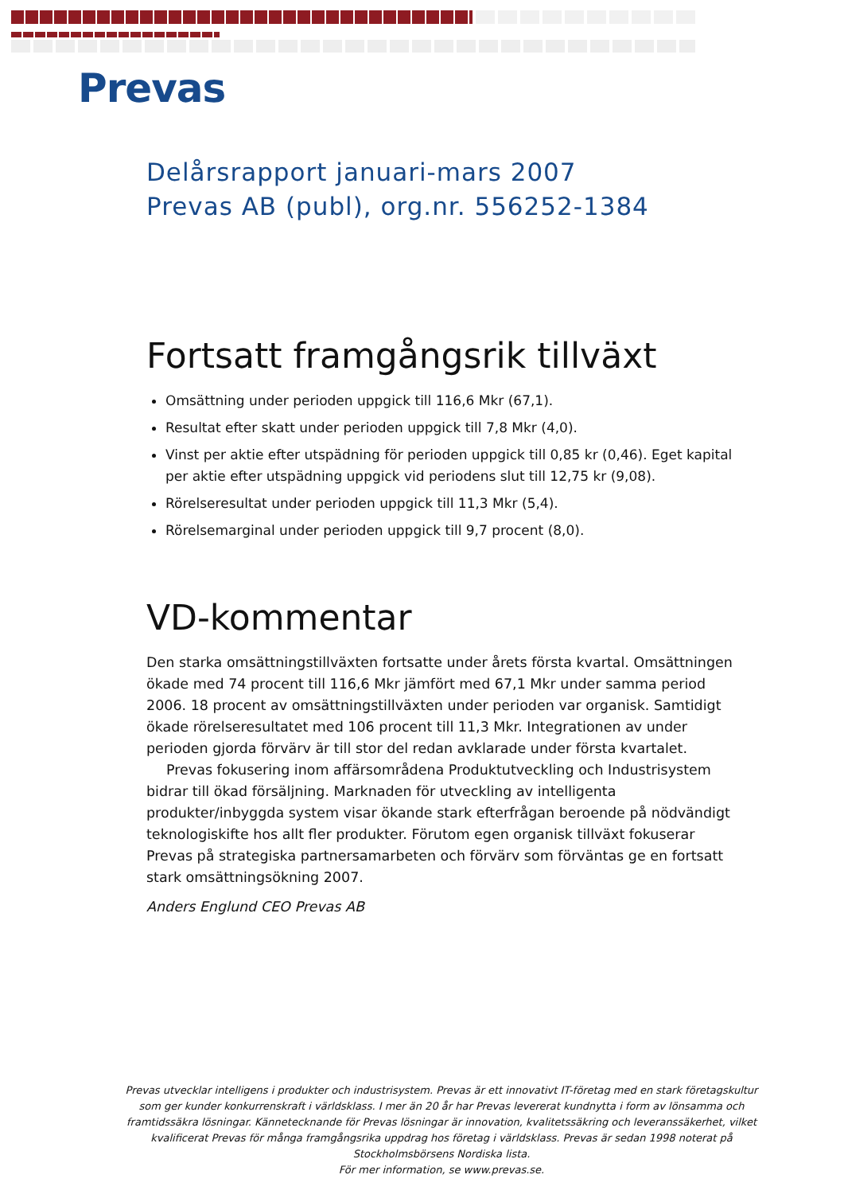Prevas
Delårsrapport januari-mars 2007
Prevas AB (publ), org.nr. 556252-1384
Fortsatt framgångsrik tillväxt
Omsättning under perioden uppgick till 116,6 Mkr (67,1).
Resultat efter skatt under perioden uppgick till 7,8 Mkr (4,0).
Vinst per aktie efter utspädning för perioden uppgick till 0,85 kr (0,46). Eget kapital per aktie efter utspädning uppgick vid periodens slut till 12,75 kr (9,08).
Rörelseresultat under perioden uppgick till 11,3 Mkr (5,4).
Rörelsemarginal under perioden uppgick till 9,7 procent (8,0).
VD-kommentar
Den starka omsättningstillväxten fortsatte under årets första kvartal. Omsättningen ökade med 74 procent till 116,6 Mkr jämfört med 67,1 Mkr under samma period 2006. 18 procent av omsättningstillväxten under perioden var organisk. Samtidigt ökade rörelseresultatet med 106 procent till 11,3 Mkr. Integrationen av under perioden gjorda förvärv är till stor del redan avklarade under första kvartalet.
Prevas fokusering inom affärsområdena Produktutveckling och Industrisystem bidrar till ökad försäljning. Marknaden för utveckling av intelligenta produkter/inbyggda system visar ökande stark efterfrågan beroende på nödvändigt teknologiskifte hos allt fler produkter. Förutom egen organisk tillväxt fokuserar Prevas på strategiska partnersamarbeten och förvärv som förväntas ge en fortsatt stark omsättningsökning 2007.
Anders Englund CEO Prevas AB
Prevas utvecklar intelligens i produkter och industrisystem. Prevas är ett innovativt IT-företag med en stark företagskultur som ger kunder konkurrenskraft i världsklass. I mer än 20 år har Prevas levererat kundnytta i form av lönsamma och framtidssäkra lösningar. Kännetecknande för Prevas lösningar är innovation, kvalitetssäkring och leveranssäkerhet, vilket kvalificerat Prevas för många framgångsrika uppdrag hos företag i världsklass. Prevas är sedan 1998 noterat på Stockholmsbörsens Nordiska lista.
För mer information, se www.prevas.se.